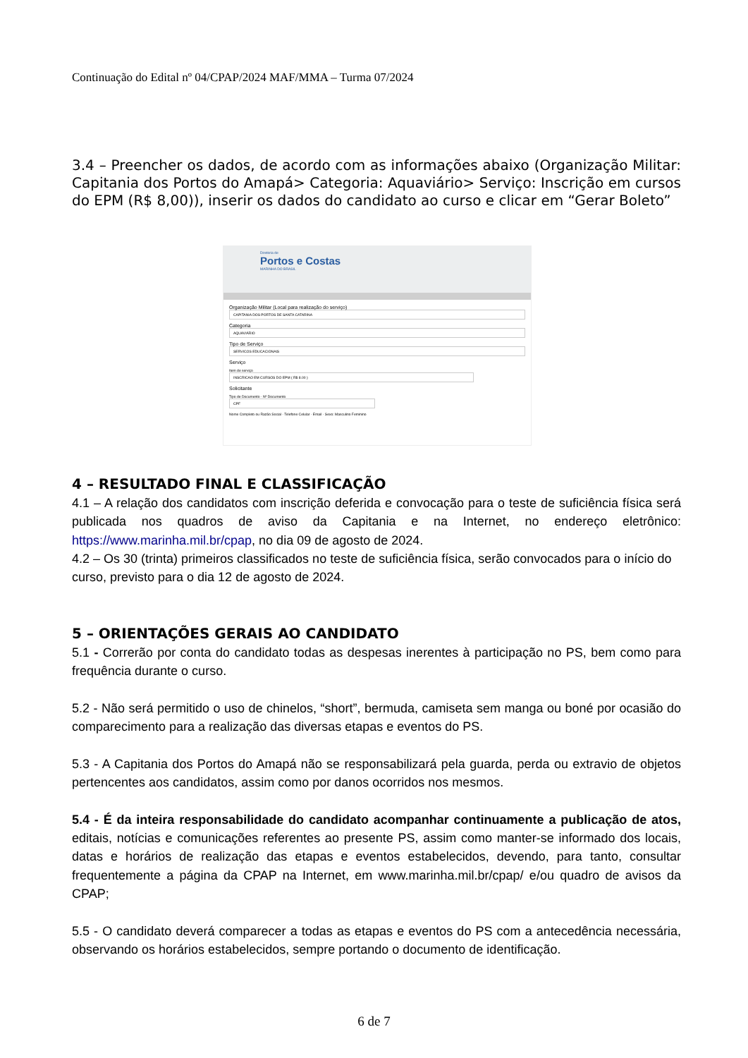Continuação do Edital nº 04/CPAP/2024 MAF/MMA – Turma 07/2024
3.4 – Preencher os dados, de acordo com as informações abaixo (Organização Militar: Capitania dos Portos do Amapá> Categoria: Aquaviário> Serviço: Inscrição em cursos do EPM (R$ 8,00)), inserir os dados do candidato ao curso e clicar em “Gerar Boleto”
Diretoria de
Portos e Costas
MARINHA DO BRASIL
Organização Militar (Local para realização do serviço)
CAPITANIA DOS PORTOS DE SANTA CATARINA
Categoria
AQUAVIÁRIO
Tipo de Serviço
SERVICOS EDUCACIONAIS
Serviço
Item de serviço
INSCRICAO EM CURSOS DO EPM ( R$ 8.00 )
Solicitante
Tipo de Documento · Nº Documento
CPF
Nome Completo ou Razão Social · Telefone Celular · Email · Sexo: Masculino Feminino
4 – RESULTADO FINAL E CLASSIFICAÇÃO
4.1 – A relação dos candidatos com inscrição deferida e convocação para o teste de suficiência física será publicada nos quadros de aviso da Capitania e na Internet, no endereço eletrônico: https://www.marinha.mil.br/cpap, no dia 09 de agosto de 2024.
4.2 – Os 30 (trinta) primeiros classificados no teste de suficiência física, serão convocados para o início do curso, previsto para o dia 12 de agosto de 2024.
5 – ORIENTAÇÕES GERAIS AO CANDIDATO
5.1 - Correrão por conta do candidato todas as despesas inerentes à participação no PS, bem como para frequência durante o curso.
5.2 - Não será permitido o uso de chinelos, “short”, bermuda, camiseta sem manga ou boné por ocasião do comparecimento para a realização das diversas etapas e eventos do PS.
5.3 - A Capitania dos Portos do Amapá não se responsabilizará pela guarda, perda ou extravio de objetos pertencentes aos candidatos, assim como por danos ocorridos nos mesmos.
5.4 - É da inteira responsabilidade do candidato acompanhar continuamente a publicação de atos, editais, notícias e comunicações referentes ao presente PS, assim como manter-se informado dos locais, datas e horários de realização das etapas e eventos estabelecidos, devendo, para tanto, consultar frequentemente a página da CPAP na Internet, em www.marinha.mil.br/cpap/ e/ou quadro de avisos da CPAP;
5.5 - O candidato deverá comparecer a todas as etapas e eventos do PS com a antecedência necessária, observando os horários estabelecidos, sempre portando o documento de identificação.
6 de 7